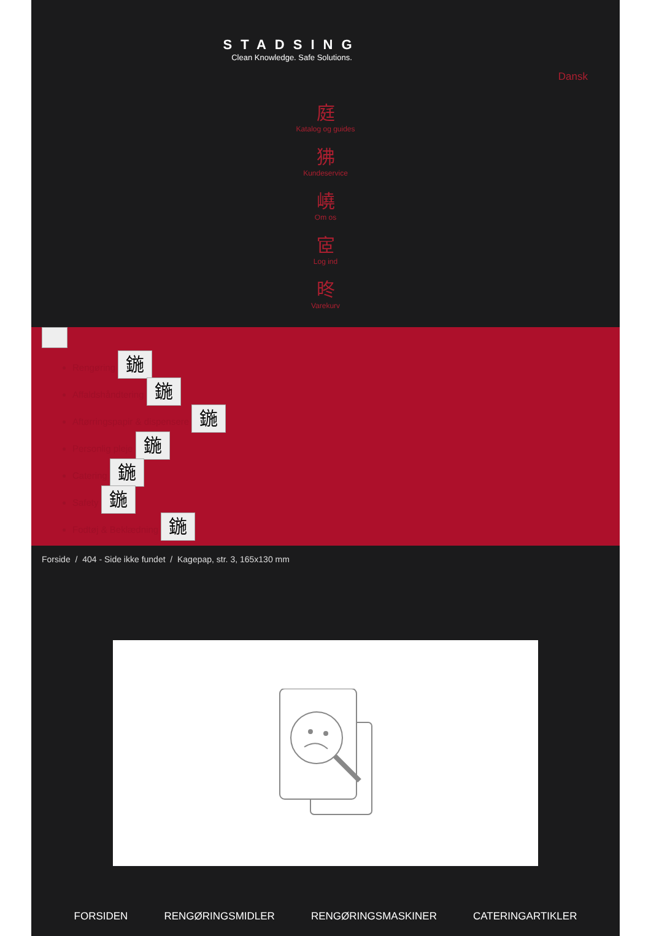STADSING
Clean Knowledge. Safe Solutions.
Dansk
庭
Katalog og guides
狒
Kundeservice
嶢
Om os
宧
Log ind
昸
Varekurv
Rengøring 鍦
Affaldshåndtering 鍦
Aftørringspapir & dispensere 鍦
Personlig pleje 鍦
Catering 鍦
Safety 鍦
Fodtøj & Beklædning 鍦
Forside / 404 - Side ikke fundet / Kagepap, str. 3, 165x130 mm
FORSIDEN RENGØRINGSMIDLER RENGØRINGSMASKINER CATERINGARTIKLER